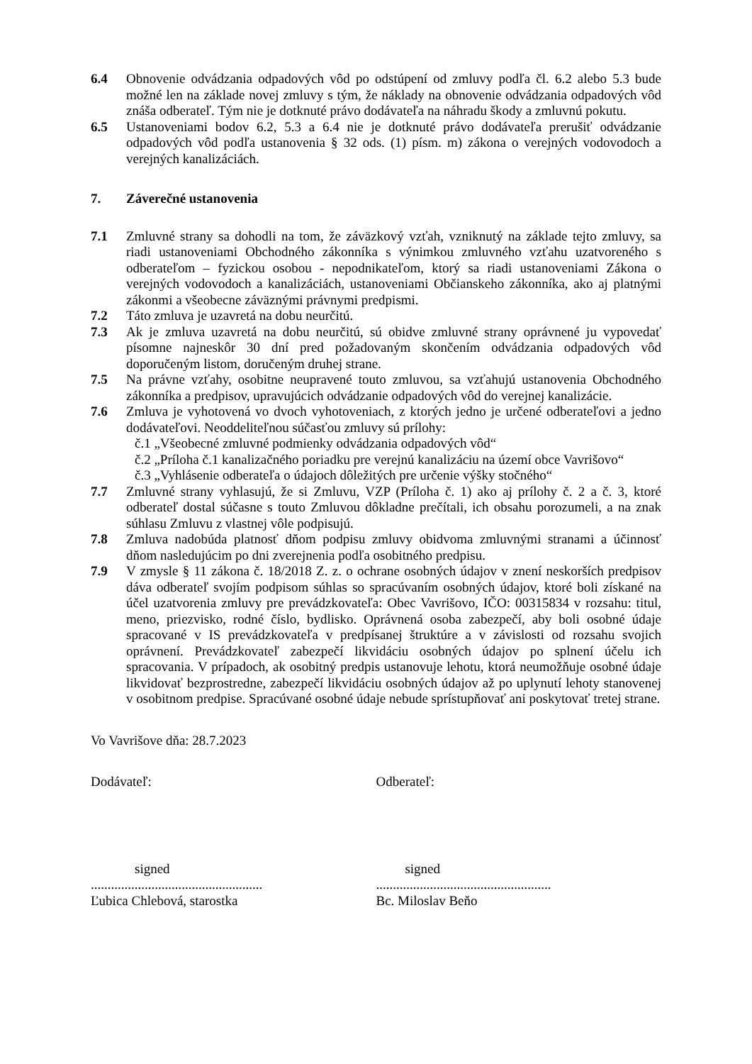6.4 Obnovenie odvádzania odpadových vôd po odstúpení od zmluvy podľa čl. 6.2 alebo 5.3 bude možné len na základe novej zmluvy s tým, že náklady na obnovenie odvádzania odpadových vôd znáša odberateľ. Tým nie je dotknuté právo dodávateľa na náhradu škody a zmluvnú pokutu.
6.5 Ustanoveniami bodov 6.2, 5.3 a 6.4 nie je dotknuté právo dodávateľa prerušiť odvádzanie odpadových vôd podľa ustanovenia § 32 ods. (1) písm. m) zákona o verejných vodovodoch a verejných kanalizáciách.
7. Záverečné ustanovenia
7.1 Zmluvné strany sa dohodli na tom, že záväzkový vzťah, vzniknutý na základe tejto zmluvy, sa riadi ustanoveniami Obchodného zákonníka s výnimkou zmluvného vzťahu uzatvoreného s odberateľom – fyzickou osobou - nepodnikateľom, ktorý sa riadi ustanoveniami Zákona o verejných vodovodoch a kanalizáciách, ustanoveniami Občianskeho zákonníka, ako aj platnými zákonmi a všeobecne záväznými právnymi predpismi.
7.2 Táto zmluva je uzavretá na dobu neurčitú.
7.3 Ak je zmluva uzavretá na dobu neurčitú, sú obidve zmluvné strany oprávnené ju vypovedať písomne najneskôr 30 dní pred požadovaným skončením odvádzania odpadových vôd doporučeným listom, doručeným druhej strane.
7.5 Na právne vzťahy, osobitne neupravené touto zmluvou, sa vzťahujú ustanovenia Obchodného zákonníka a predpisov, upravujúcich odvádzanie odpadových vôd do verejnej kanalizácie.
7.6 Zmluva je vyhotovená vo dvoch vyhotoveniach, z ktorých jedno je určené odberateľovi a jedno dodávateľovi. Neoddeliteľnou súčasťou zmluvy sú prílohy:
č.1 „Všeobecné zmluvné podmienky odvádzania odpadových vôd“
č.2 „Príloha č.1 kanalizačného poriadku pre verejnú kanalizáciu na území obce Vavrišovo“
č.3 „Vyhlásenie odberateľa o údajoch dôležitých pre určenie výšky stočného“
7.7 Zmluvné strany vyhlasujú, že si Zmluvu, VZP (Príloha č. 1) ako aj prílohy č. 2 a č. 3, ktoré odberateľ dostal súčasne s touto Zmluvou dôkladne prečítali, ich obsahu porozumeli, a na znak súhlasu Zmluvu z vlastnej vôle podpisujú.
7.8 Zmluva nadobúda platnosť dňom podpisu zmluvy obidvoma zmluvnými stranami a účinnosť dňom nasledujúcim po dni zverejnenia podľa osobitného predpisu.
7.9 V zmysle § 11 zákona č. 18/2018 Z. z. o ochrane osobných údajov v znení neskorších predpisov dáva odberateľ svojím podpisom súhlas so spracúvaním osobných údajov, ktoré boli získané na účel uzatvorenia zmluvy pre prevádzkovateľa: Obec Vavrišovo, IČO: 00315834 v rozsahu: titul, meno, priezvisko, rodné číslo, bydlisko. Oprávnená osoba zabezpečí, aby boli osobné údaje spracované v IS prevádzkovateľa v predpísanej štruktúre a v závislosti od rozsahu svojich oprávnení. Prevádzkovateľ zabezpečí likvidáciu osobných údajov po splnení účelu ich spracovania. V prípadoch, ak osobitný predpis ustanovuje lehotu, ktorá neumožňuje osobné údaje likvidovať bezprostredne, zabezpečí likvidáciu osobných údajov až po uplynutí lehoty stanovenej v osobitnom predpise. Spracúvané osobné údaje nebude sprístupňovať ani poskytovať tretej strane.
Vo Vavrišove dňa: 28.7.2023
Dodávateľ: Odberateľ:
signed signed
...................................................
....................................................
Ľubica Chlebová, starostka Bc. Miloslav Beňo